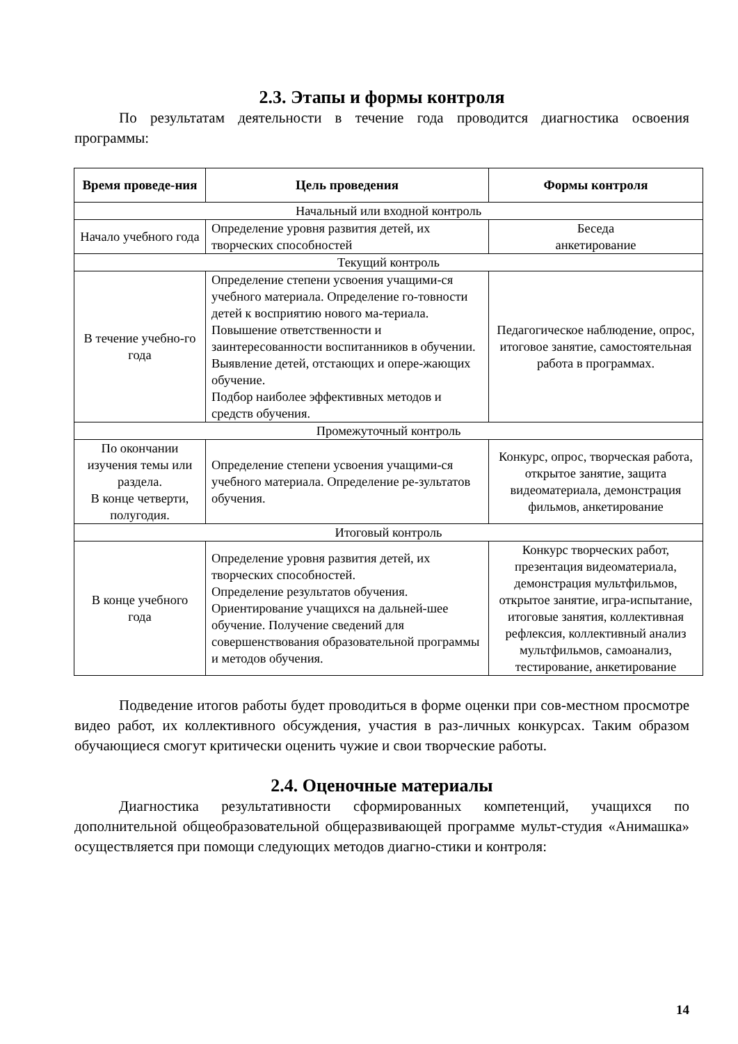2.3. Этапы и формы контроля
По результатам деятельности в течение года проводится диагностика освоения программы:
| Время проведе-ния | Цель проведения | Формы контроля |
| --- | --- | --- |
| Начальный или входной контроль | | |
| Начало учебного года | Определение уровня развития детей, их творческих способностей | Беседа анкетирование |
| Текущий контроль | | |
| В течение учебно-го года | Определение степени усвоения учащими-ся учебного материала. Определение го-товности детей к восприятию нового ма-териала. Повышение ответственности и заинтересованности воспитанников в обучении. Выявление детей, отстающих и опере-жающих обучение. Подбор наиболее эффективных методов и средств обучения. | Педагогическое наблюдение, опрос, итоговое занятие, самостоятельная работа в программах. |
| Промежуточный контроль | | |
| По окончании изучения темы или раздела. В конце четверти, полугодия. | Определение степени усвоения учащими-ся учебного материала. Определение ре-зультатов обучения. | Конкурс, опрос, творческая работа, открытое занятие, защита видеоматериала, демонстрация фильмов, анкетирование |
| Итоговый контроль | | |
| В конце учебного года | Определение уровня развития детей, их творческих способностей. Определение результатов обучения. Ориентирование учащихся на дальней-шее обучение. Получение сведений для совершенствования образовательной программы и методов обучения. | Конкурс творческих работ, презентация видеоматериала, демонстрация мультфильмов, открытое занятие, игра-испытание, итоговые занятия, коллективная рефлексия, коллективный анализ мультфильмов, самоанализ, тестирование, анкетирование |
Подведение итогов работы будет проводиться в форме оценки при сов-местном просмотре видео работ, их коллективного обсуждения, участия в раз-личных конкурсах. Таким образом обучающиеся смогут критически оценить чужие и свои творческие работы.
2.4. Оценочные материалы
Диагностика результативности сформированных компетенций, учащихся по дополнительной общеобразовательной общеразвивающей программе мульт-студия «Анимашка» осуществляется при помощи следующих методов диагно-стики и контроля:
14